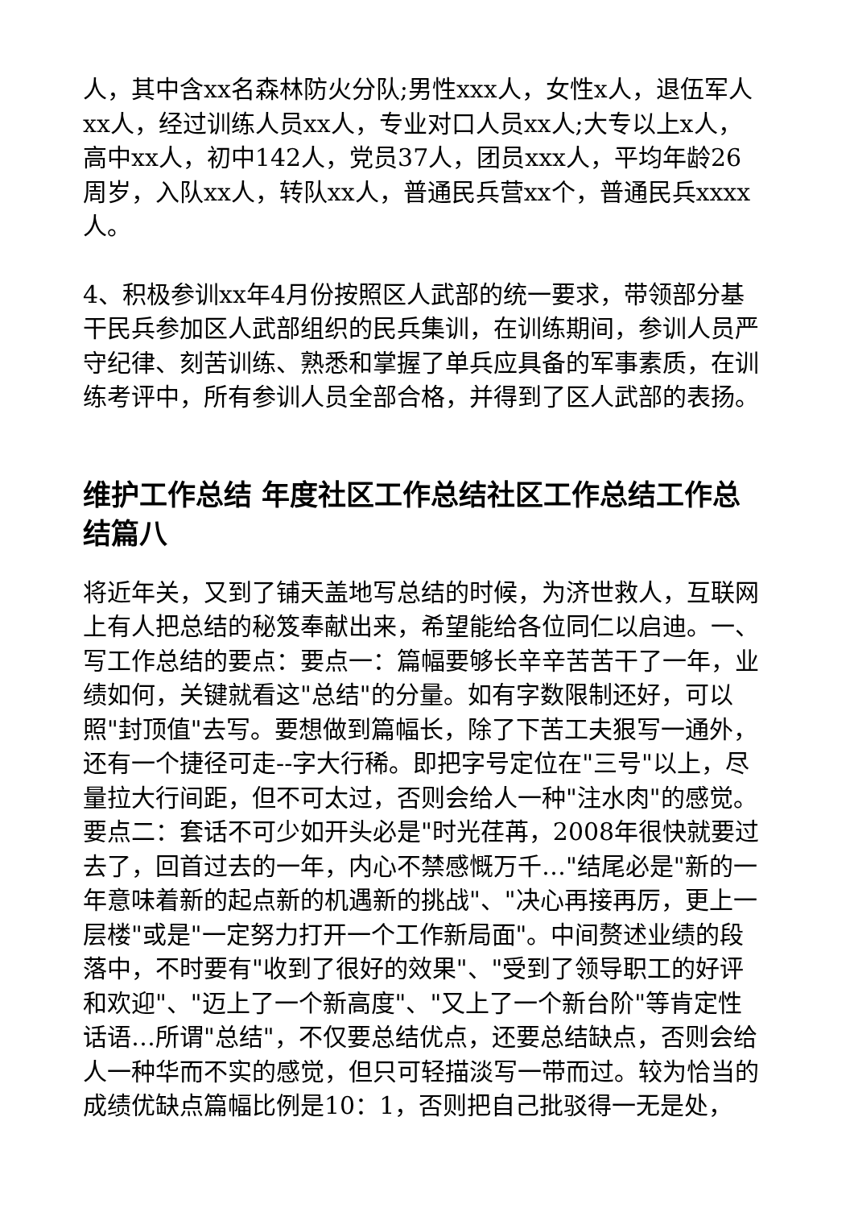人，其中含xx名森林防火分队;男性xxx人，女性x人，退伍军人xx人，经过训练人员xx人，专业对口人员xx人;大专以上x人，高中xx人，初中142人，党员37人，团员xxx人，平均年龄26周岁，入队xx人，转队xx人，普通民兵营xx个，普通民兵xxxx人。
4、积极参训xx年4月份按照区人武部的统一要求，带领部分基干民兵参加区人武部组织的民兵集训，在训练期间，参训人员严守纪律、刻苦训练、熟悉和掌握了单兵应具备的军事素质，在训练考评中，所有参训人员全部合格，并得到了区人武部的表扬。
维护工作总结 年度社区工作总结社区工作总结工作总结篇八
将近年关，又到了铺天盖地写总结的时候，为济世救人，互联网上有人把总结的秘笈奉献出来，希望能给各位同仁以启迪。一、写工作总结的要点：要点一：篇幅要够长辛辛苦苦干了一年，业绩如何，关键就看这"总结"的分量。如有字数限制还好，可以照"封顶值"去写。要想做到篇幅长，除了下苦工夫狠写一通外，还有一个捷径可走--字大行稀。即把字号定位在"三号"以上，尽量拉大行间距，但不可太过，否则会给人一种"注水肉"的感觉。要点二：套话不可少如开头必是"时光荏苒，2008年很快就要过去了，回首过去的一年，内心不禁感慨万千…"结尾必是"新的一年意味着新的起点新的机遇新的挑战"、"决心再接再厉，更上一层楼"或是"一定努力打开一个工作新局面"。中间赘述业绩的段落中，不时要有"收到了很好的效果"、"受到了领导职工的好评和欢迎"、"迈上了一个新高度"、"又上了一个新台阶"等肯定性话语…所谓"总结"，不仅要总结优点，还要总结缺点，否则会给人一种华而不实的感觉，但只可轻描淡写一带而过。较为恰当的成绩优缺点篇幅比例是10：1，否则把自己批驳得一无是处，